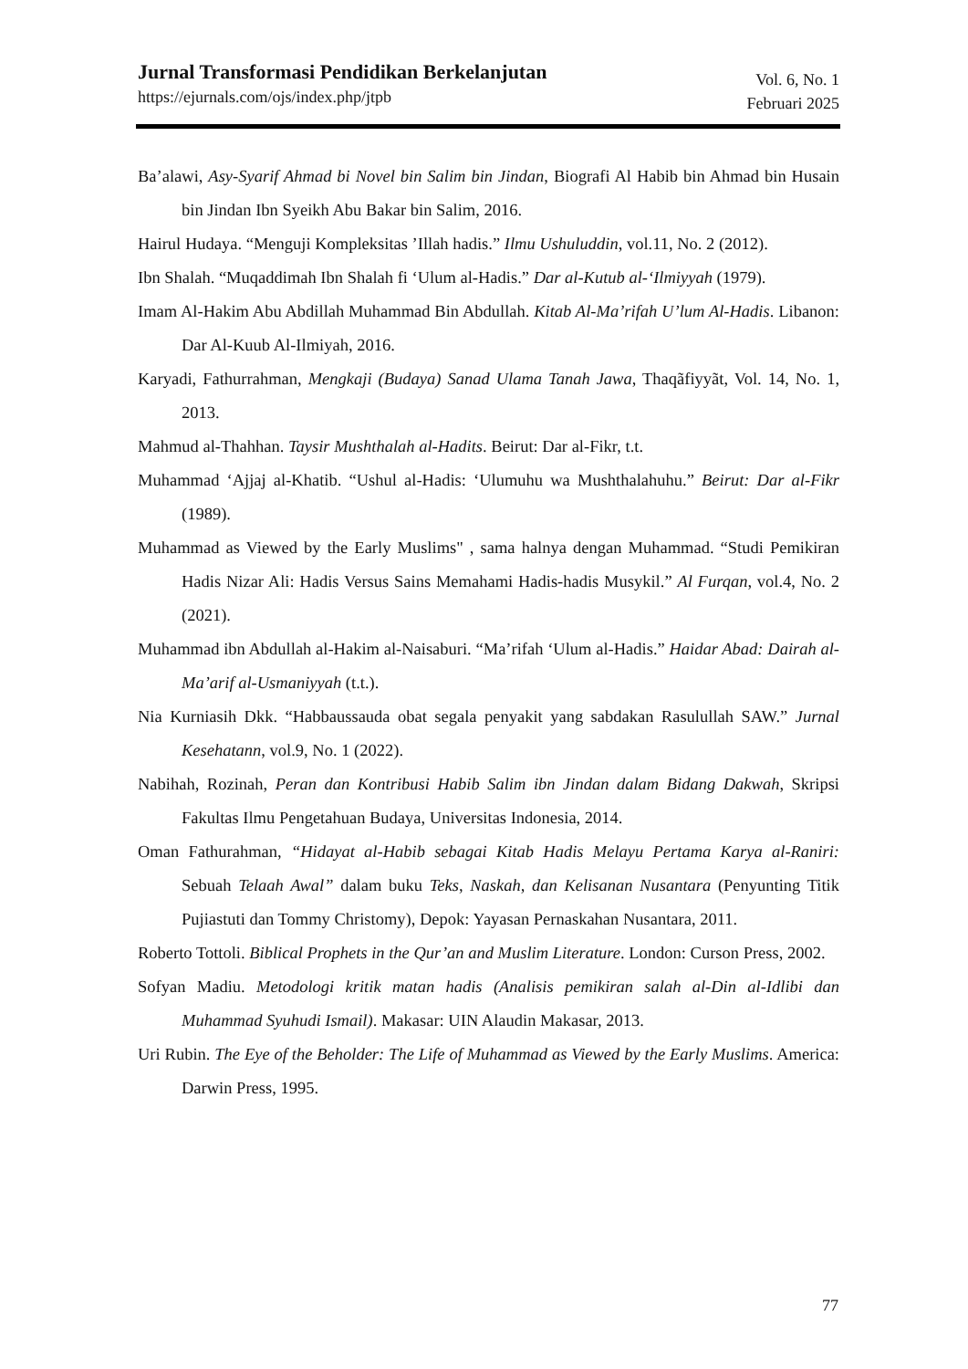Jurnal Transformasi Pendidikan Berkelanjutan
https://ejurnals.com/ojs/index.php/jtpb
Vol. 6, No. 1
Februari 2025
Ba’alawi, Asy-Syarif Ahmad bi Novel bin Salim bin Jindan, Biografi Al Habib bin Ahmad bin Husain bin Jindan Ibn Syeikh Abu Bakar bin Salim, 2016.
Hairul Hudaya. “Menguji Kompleksitas ’Illah hadis.” Ilmu Ushuluddin, vol.11, No. 2 (2012).
Ibn Shalah. “Muqaddimah Ibn Shalah fi ‘Ulum al-Hadis.” Dar al-Kutub al-‘Ilmiyyah (1979).
Imam Al-Hakim Abu Abdillah Muhammad Bin Abdullah. Kitab Al-Ma’rifah U’lum Al-Hadis. Libanon: Dar Al-Kuub Al-Ilmiyah, 2016.
Karyadi, Fathurrahman, Mengkaji (Budaya) Sanad Ulama Tanah Jawa, Thaqãfiyyãt, Vol. 14, No. 1, 2013.
Mahmud al-Thahhan. Taysir Mushthalah al-Hadits. Beirut: Dar al-Fikr, t.t.
Muhammad ‘Ajjaj al-Khatib. “Ushul al-Hadis: ‘Ulumuhu wa Mushthalahuhu.” Beirut: Dar al-Fikr (1989).
Muhammad as Viewed by the Early Muslims" , sama halnya dengan Muhammad. “Studi Pemikiran Hadis Nizar Ali: Hadis Versus Sains Memahami Hadis-hadis Musykil.” Al Furqan, vol.4, No. 2 (2021).
Muhammad ibn Abdullah al-Hakim al-Naisaburi. “Ma’rifah ‘Ulum al-Hadis.” Haidar Abad: Dairah al-Ma’arif al-Usmaniyyah (t.t.).
Nia Kurniasih Dkk. “Habbaussauda obat segala penyakit yang sabdakan Rasulullah SAW.” Jurnal Kesehatann, vol.9, No. 1 (2022).
Nabihah, Rozinah, Peran dan Kontribusi Habib Salim ibn Jindan dalam Bidang Dakwah, Skripsi Fakultas Ilmu Pengetahuan Budaya, Universitas Indonesia, 2014.
Oman Fathurahman, “Hidayat al-Habib sebagai Kitab Hadis Melayu Pertama Karya al-Raniri: Sebuah Telaah Awal” dalam buku Teks, Naskah, dan Kelisanan Nusantara (Penyunting Titik Pujiastuti dan Tommy Christomy), Depok: Yayasan Pernaskahan Nusantara, 2011.
Roberto Tottoli. Biblical Prophets in the Qur’an and Muslim Literature. London: Curson Press, 2002.
Sofyan Madiu. Metodologi kritik matan hadis (Analisis pemikiran salah al-Din al-Idlibi dan Muhammad Syuhudi Ismail). Makasar: UIN Alaudin Makasar, 2013.
Uri Rubin. The Eye of the Beholder: The Life of Muhammad as Viewed by the Early Muslims. America: Darwin Press, 1995.
77